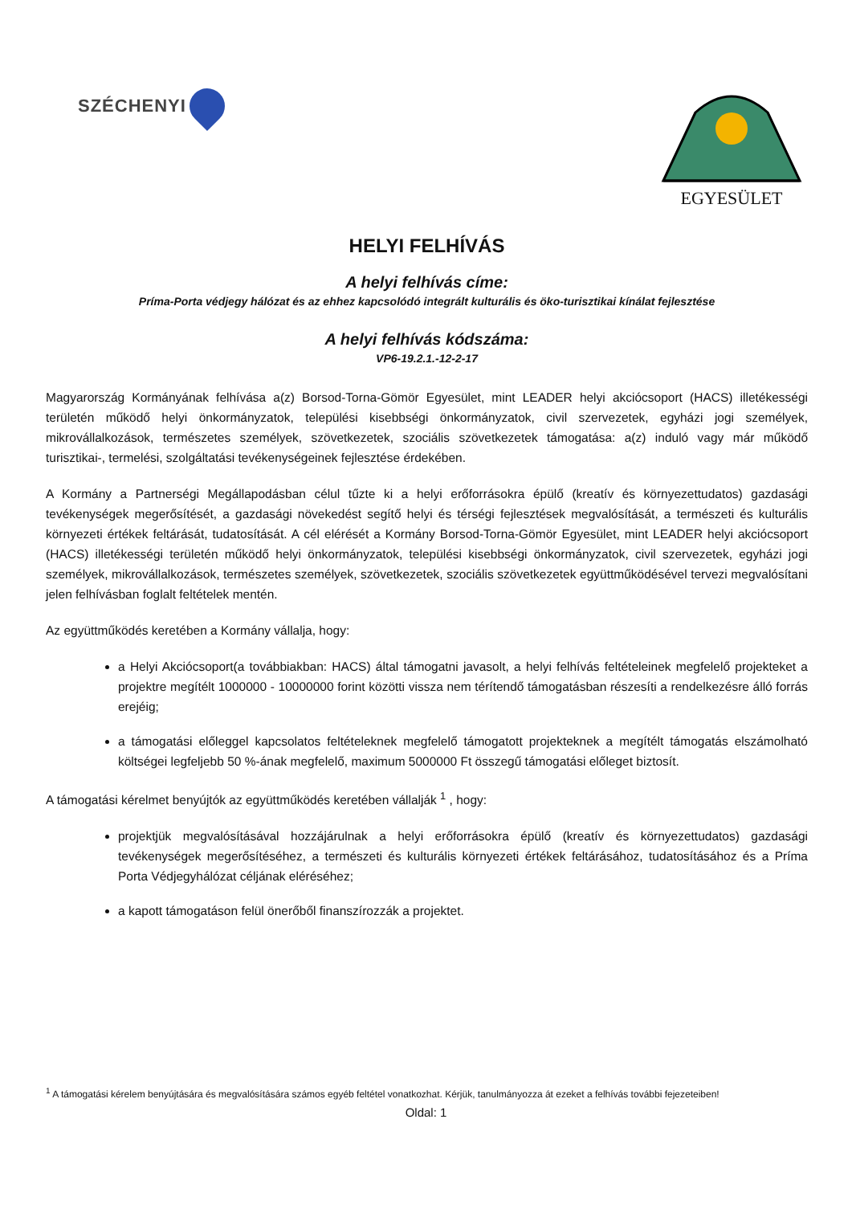SZÉCHENYI
EGYESÜLET
HELYI FELHÍVÁS
A helyi felhívás címe:
Príma-Porta védjegy hálózat és az ehhez kapcsolódó integrált kulturális és öko-turisztikai kínálat fejlesztése
A helyi felhívás kódszáma:
VP6-19.2.1.-12-2-17
Magyarország Kormányának felhívása a(z) Borsod-Torna-Gömör Egyesület, mint LEADER helyi akciócsoport (HACS) illetékességi területén működő helyi önkormányzatok, települési kisebbségi önkormányzatok, civil szervezetek, egyházi jogi személyek, mikrovállalkozások, természetes személyek, szövetkezetek, szociális szövetkezetek támogatása: a(z) induló vagy már működő turisztikai-, termelési, szolgáltatási tevékenységeinek fejlesztése érdekében.
A Kormány a Partnerségi Megállapodásban célul tűzte ki a helyi erőforrásokra épülő (kreatív és környezettudatos) gazdasági tevékenységek megerősítését, a gazdasági növekedést segítő helyi és térségi fejlesztések megvalósítását, a természeti és kulturális környezeti értékek feltárását, tudatosítását. A cél elérését a Kormány Borsod-Torna-Gömör Egyesület, mint LEADER helyi akciócsoport (HACS) illetékességi területén működő helyi önkormányzatok, települési kisebbségi önkormányzatok, civil szervezetek, egyházi jogi személyek, mikrovállalkozások, természetes személyek, szövetkezetek, szociális szövetkezetek együttműködésével tervezi megvalósítani jelen felhívásban foglalt feltételek mentén.
Az együttműködés keretében a Kormány vállalja, hogy:
a Helyi Akciócsoport(a továbbiakban: HACS) által támogatni javasolt, a helyi felhívás feltételeinek megfelelő projekteket a projektre megítélt 1000000 - 10000000 forint közötti vissza nem térítendő támogatásban részesíti a rendelkezésre álló forrás erejéig;
a támogatási előleggel kapcsolatos feltételeknek megfelelő támogatott projekteknek a megítélt támogatás elszámolható költségei legfeljebb 50 %-ának megfelelő, maximum 5000000 Ft összegű támogatási előleget biztosít.
A támogatási kérelmet benyújtók az együttműködés keretében vállalják <sup>1</sup> , hogy:
projektjük megvalósításával hozzájárulnak a helyi erőforrásokra épülő (kreatív és környezettudatos) gazdasági tevékenységek megerősítéséhez, a természeti és kulturális környezeti értékek feltárásához, tudatosításához és a Príma Porta Védjegyhálózat céljának eléréséhez;
a kapott támogatáson felül önerőből finanszírozzák a projektet.
<sup>1</sup> A támogatási kérelem benyújtására és megvalósítására számos egyéb feltétel vonatkozhat. Kérjük, tanulmányozza át ezeket a felhívás további fejezeteiben!
Oldal: 1